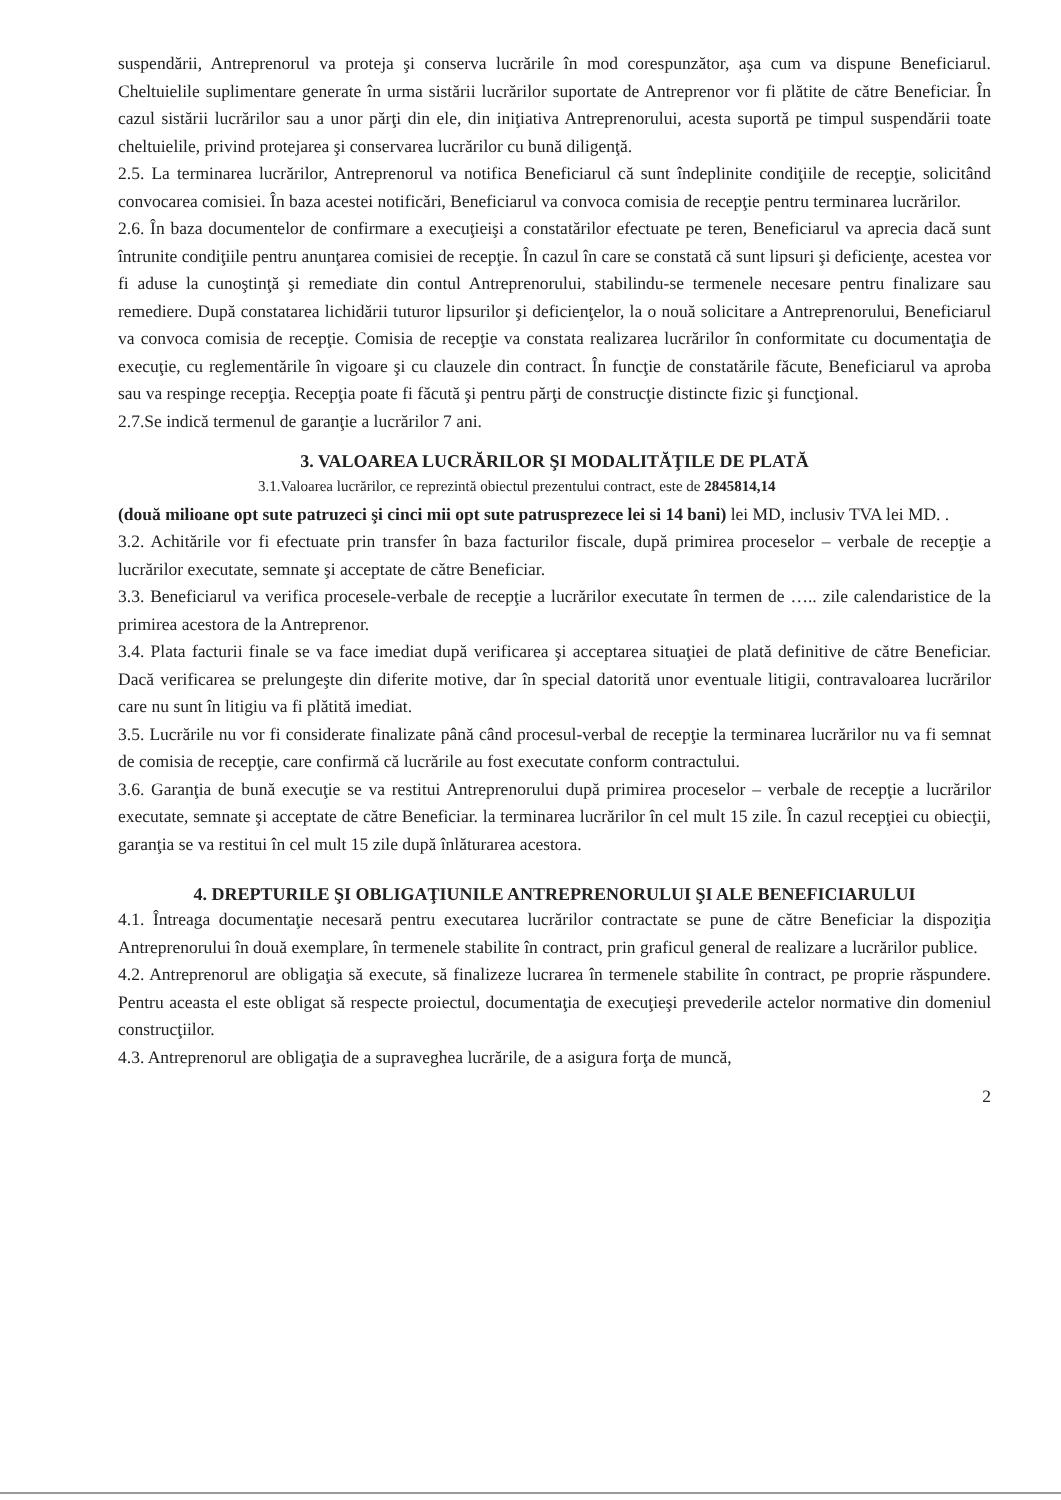suspendării, Antreprenorul va proteja şi conserva lucrările în mod corespunzător, aşa cum va dispune Beneficiarul. Cheltuielile suplimentare generate în urma sistării lucrărilor suportate de Antreprenor vor fi plătite de către Beneficiar. În cazul sistării lucrărilor sau a unor părţi din ele, din iniţiativa Antreprenorului, acesta suportă pe timpul suspendării toate cheltuielile, privind protejarea şi conservarea lucrărilor cu bună diligenţă.
2.5. La terminarea lucrărilor, Antreprenorul va notifica Beneficiarul că sunt îndeplinite condiţiile de recepţie, solicitând convocarea comisiei. În baza acestei notificări, Beneficiarul va convoca comisia de recepţie pentru terminarea lucrărilor.
2.6. În baza documentelor de confirmare a execuţieişi a constatărilor efectuate pe teren, Beneficiarul va aprecia dacă sunt întrunite condiţiile pentru anunţarea comisiei de recepţie. În cazul în care se constată că sunt lipsuri şi deficienţe, acestea vor fi aduse la cunoştinţă şi remediate din contul Antreprenorului, stabilindu-se termenele necesare pentru finalizare sau remediere. După constatarea lichidării tuturor lipsurilor şi deficienţelor, la o nouă solicitare a Antreprenorului, Beneficiarul va convoca comisia de recepţie. Comisia de recepţie va constata realizarea lucrărilor în conformitate cu documentaţia de execuţie, cu reglementările în vigoare şi cu clauzele din contract. În funcţie de constatările făcute, Beneficiarul va aproba sau va respinge recepţia. Recepţia poate fi făcută şi pentru părţi de construcţie distincte fizic şi funcţional.
2.7.Se indică termenul de garanţie a lucrărilor 7 ani.
3. VALOAREA LUCRĂRILOR ŞI MODALITĂŢILE DE PLATĂ
3.1.Valoarea lucrărilor, ce reprezintă obiectul prezentului contract, este de 2845814,14
(două milioane opt sute patruzeci şi cinci mii opt sute patrusprezece lei si 14 bani) lei MD, inclusiv TVA lei MD. .
3.2. Achitările vor fi efectuate prin transfer în baza facturilor fiscale, după primirea proceselor – verbale de recepţie a lucrărilor executate, semnate şi acceptate de către Beneficiar.
3.3. Beneficiarul va verifica procesele-verbale de recepţie a lucrărilor executate în termen de ….. zile calendaristice de la primirea acestora de la Antreprenor.
3.4. Plata facturii finale se va face imediat după verificarea şi acceptarea situaţiei de plată definitive de către Beneficiar. Dacă verificarea se prelungeşte din diferite motive, dar în special datorită unor eventuale litigii, contravaloarea lucrărilor care nu sunt în litigiu va fi plătită imediat.
3.5. Lucrările nu vor fi considerate finalizate până când procesul-verbal de recepţie la terminarea lucrărilor nu va fi semnat de comisia de recepţie, care confirmă că lucrările au fost executate conform contractului.
3.6. Garanţia de bună execuţie se va restitui Antreprenorului după primirea proceselor – verbale de recepţie a lucrărilor executate, semnate şi acceptate de către Beneficiar. la terminarea lucrărilor în cel mult 15 zile. În cazul recepţiei cu obiecţii, garanţia se va restitui în cel mult 15 zile după înlăturarea acestora.
4. DREPTURILE ŞI OBLIGAŢIUNILE ANTREPRENORULUI ŞI ALE BENEFICIARULUI
4.1. Întreaga documentaţie necesară pentru executarea lucrărilor contractate se pune de către Beneficiar la dispoziţia Antreprenorului în două exemplare, în termenele stabilite în contract, prin graficul general de realizare a lucrărilor publice.
4.2. Antreprenorul are obligaţia să execute, să finalizeze lucrarea în termenele stabilite în contract, pe proprie răspundere. Pentru aceasta el este obligat să respecte proiectul, documentaţia de execuţieşi prevederile actelor normative din domeniul construcţiilor.
4.3. Antreprenorul are obligaţia de a supraveghea lucrările, de a asigura forţa de muncă,
2